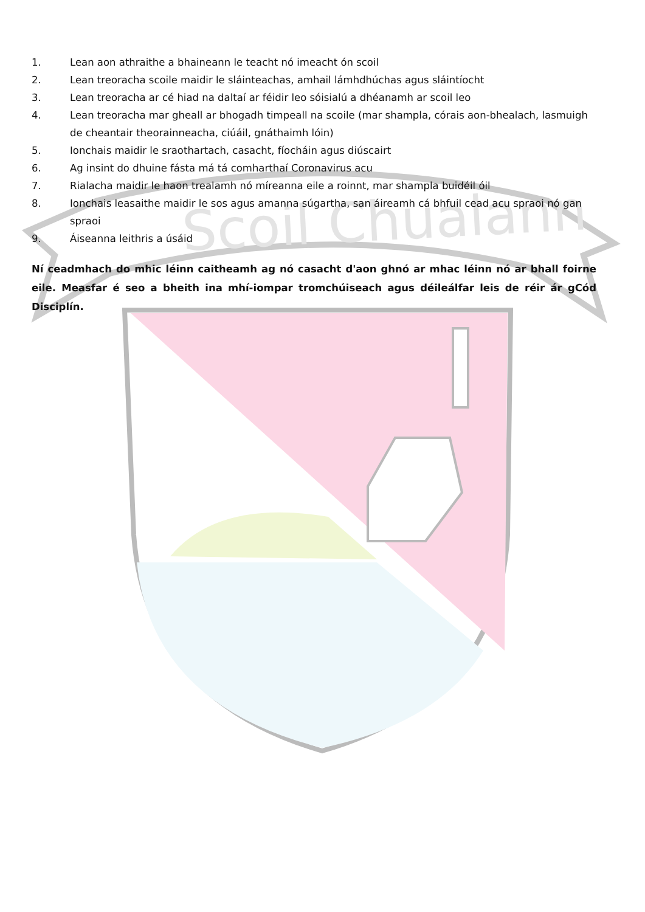Scoil Chualann
1. Lean aon athraithe a bhaineann le teacht nó imeacht ón scoil
2. Lean treoracha scoile maidir le sláinteachas, amhail lámhdhúchas agus sláintíocht
3. Lean treoracha ar cé hiad na daltaí ar féidir leo sóisialú a dhéanamh ar scoil leo
4. Lean treoracha mar gheall ar bhogadh timpeall na scoile (mar shampla, córais aon-bhealach, lasmuigh de cheantair theorainneacha, ciúáil, gnáthaimh lóin)
5. Ionchais maidir le sraothartach, casacht, fíocháin agus diúscairt
6. Ag insint do dhuine fásta má tá comharthaí Coronavirus acu
7. Rialacha maidir le haon trealamh nó míreanna eile a roinnt, mar shampla buidéil óil
8. Ionchais leasaithe maidir le sos agus amanna súgartha, san áireamh cá bhfuil cead acu spraoi nó gan spraoi
9. Áiseanna leithris a úsáid
Ní ceadmhach do mhic léinn caitheamh ag nó casacht d'aon ghnó ar mhac léinn nó ar bhall foirne eile. Measfar é seo a bheith ina mhí-iompar tromchúiseach agus déileálfar leis de réir ár gCód Disciplín.